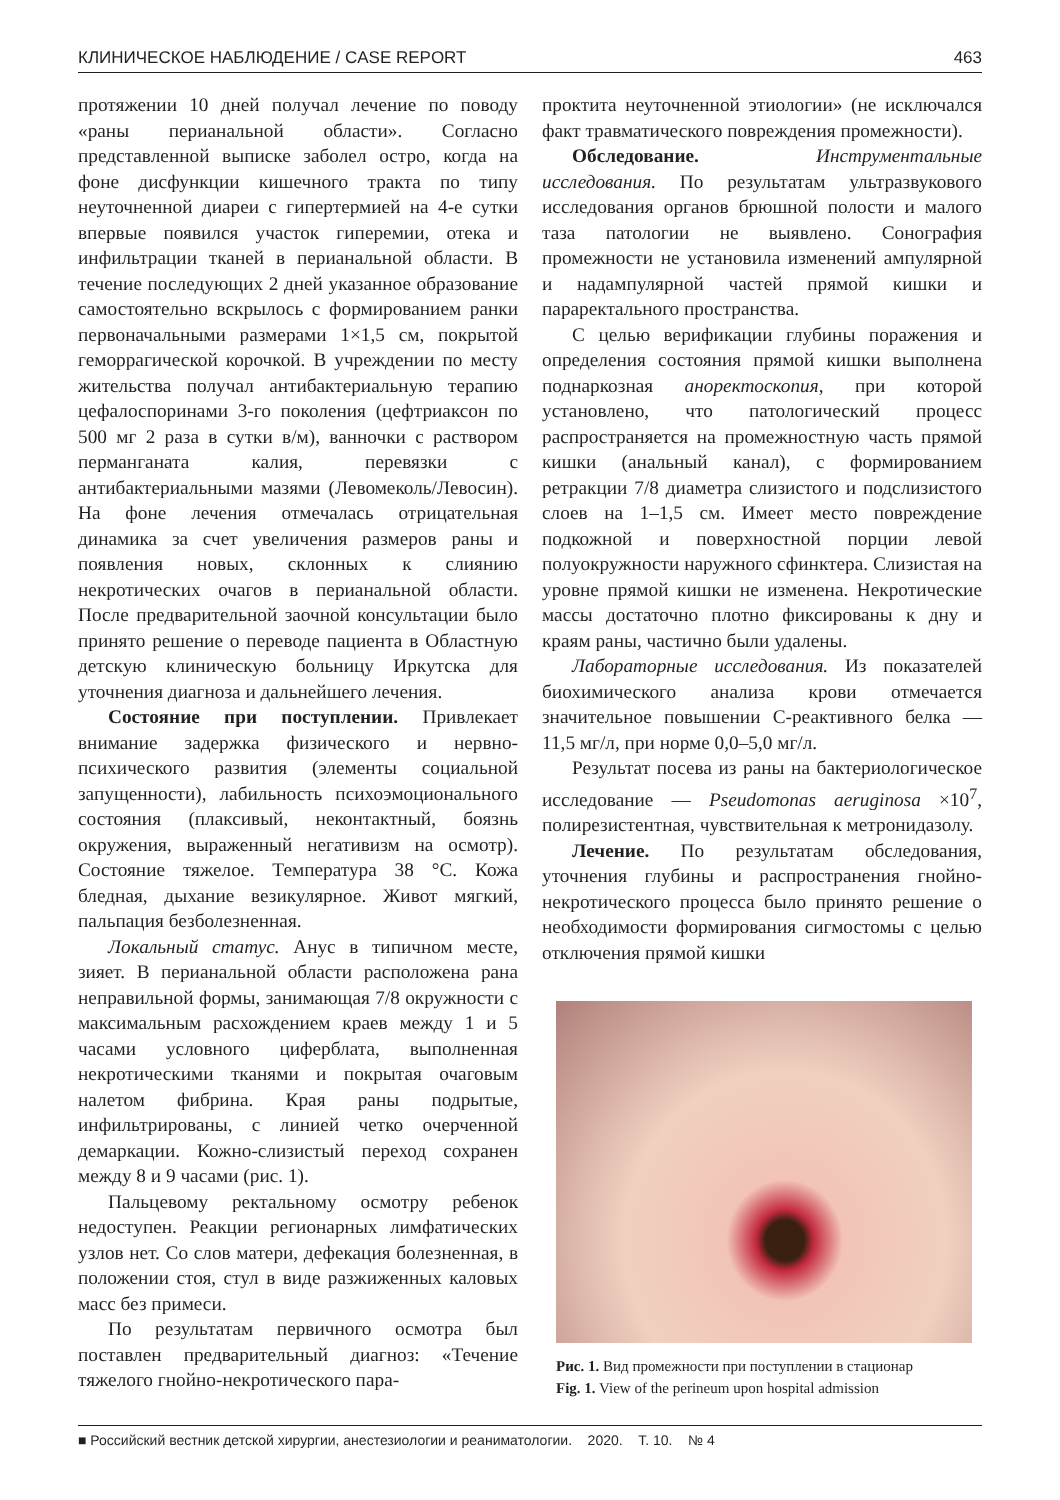КЛИНИЧЕСКОЕ НАБЛЮДЕНИЕ / CASE REPORT 463
протяжении 10 дней получал лечение по поводу «раны перианальной области». Согласно представленной выписке заболел остро, когда на фоне дисфункции кишечного тракта по типу неуточненной диареи с гипертермией на 4-е сутки впервые появился участок гиперемии, отека и инфильтрации тканей в перианальной области. В течение последующих 2 дней указанное образование самостоятельно вскрылось с формированием ранки первоначальными размерами 1×1,5 см, покрытой геморрагической корочкой. В учреждении по месту жительства получал антибактериальную терапию цефалоспоринами 3-го поколения (цефтриаксон по 500 мг 2 раза в сутки в/м), ванночки с раствором перманганата калия, перевязки с антибактериальными мазями (Левомеколь/Левосин). На фоне лечения отмечалась отрицательная динамика за счет увеличения размеров раны и появления новых, склонных к слиянию некротических очагов в перианальной области. После предварительной заочной консультации было принято решение о переводе пациента в Областную детскую клиническую больницу Иркутска для уточнения диагноза и дальнейшего лечения.
Состояние при поступлении. Привлекает внимание задержка физического и нервно-психического развития (элементы социальной запущенности), лабильность психоэмоционального состояния (плаксивый, неконтактный, боязнь окружения, выраженный негативизм на осмотр). Состояние тяжелое. Температура 38 °С. Кожа бледная, дыхание везикулярное. Живот мягкий, пальпация безболезненная.
Локальный статус. Анус в типичном месте, зияет. В перианальной области расположена рана неправильной формы, занимающая 7/8 окружности с максимальным расхождением краев между 1 и 5 часами условного циферблата, выполненная некротическими тканями и покрытая очаговым налетом фибрина. Края раны подрытые, инфильтрированы, с линией четко очерченной демаркации. Кожно-слизистый переход сохранен между 8 и 9 часами (рис. 1).
Пальцевому ректальному осмотру ребенок недоступен. Реакции регионарных лимфатических узлов нет. Со слов матери, дефекация болезненная, в положении стоя, стул в виде разжиженных каловых масс без примеси.
По результатам первичного осмотра был поставлен предварительный диагноз: «Течение тяжелого гнойно-некротического пара-
проктита неуточненной этиологии» (не исключался факт травматического повреждения промежности).
Обследование. Инструментальные исследования. По результатам ультразвукового исследования органов брюшной полости и малого таза патологии не выявлено. Сонография промежности не установила изменений ампулярной и надампулярной частей прямой кишки и параректального пространства.
С целью верификации глубины поражения и определения состояния прямой кишки выполнена поднаркозная аноректоскопия, при которой установлено, что патологический процесс распространяется на промежностную часть прямой кишки (анальный канал), с формированием ретракции 7/8 диаметра слизистого и подслизистого слоев на 1–1,5 см. Имеет место повреждение подкожной и поверхностной порции левой полуокружности наружного сфинктера. Слизистая на уровне прямой кишки не изменена. Некротические массы достаточно плотно фиксированы к дну и краям раны, частично были удалены.
Лабораторные исследования. Из показателей биохимического анализа крови отмечается значительное повышении С-реактивного белка — 11,5 мг/л, при норме 0,0–5,0 мг/л.
Результат посева из раны на бактериологическое исследование — Pseudomonas aeruginosa ×10<sup>7</sup>, полирезистентная, чувствительная к метронидазолу.
Лечение. По результатам обследования, уточнения глубины и распространения гнойно-некротического процесса было принято решение о необходимости формирования сигмостомы с целью отключения прямой кишки
Рис. 1. Вид промежности при поступлении в стационар
Fig. 1. View of the perineum upon hospital admission
■ Российский вестник детской хирургии, анестезиологии и реаниматологии. 2020. Т. 10. № 4